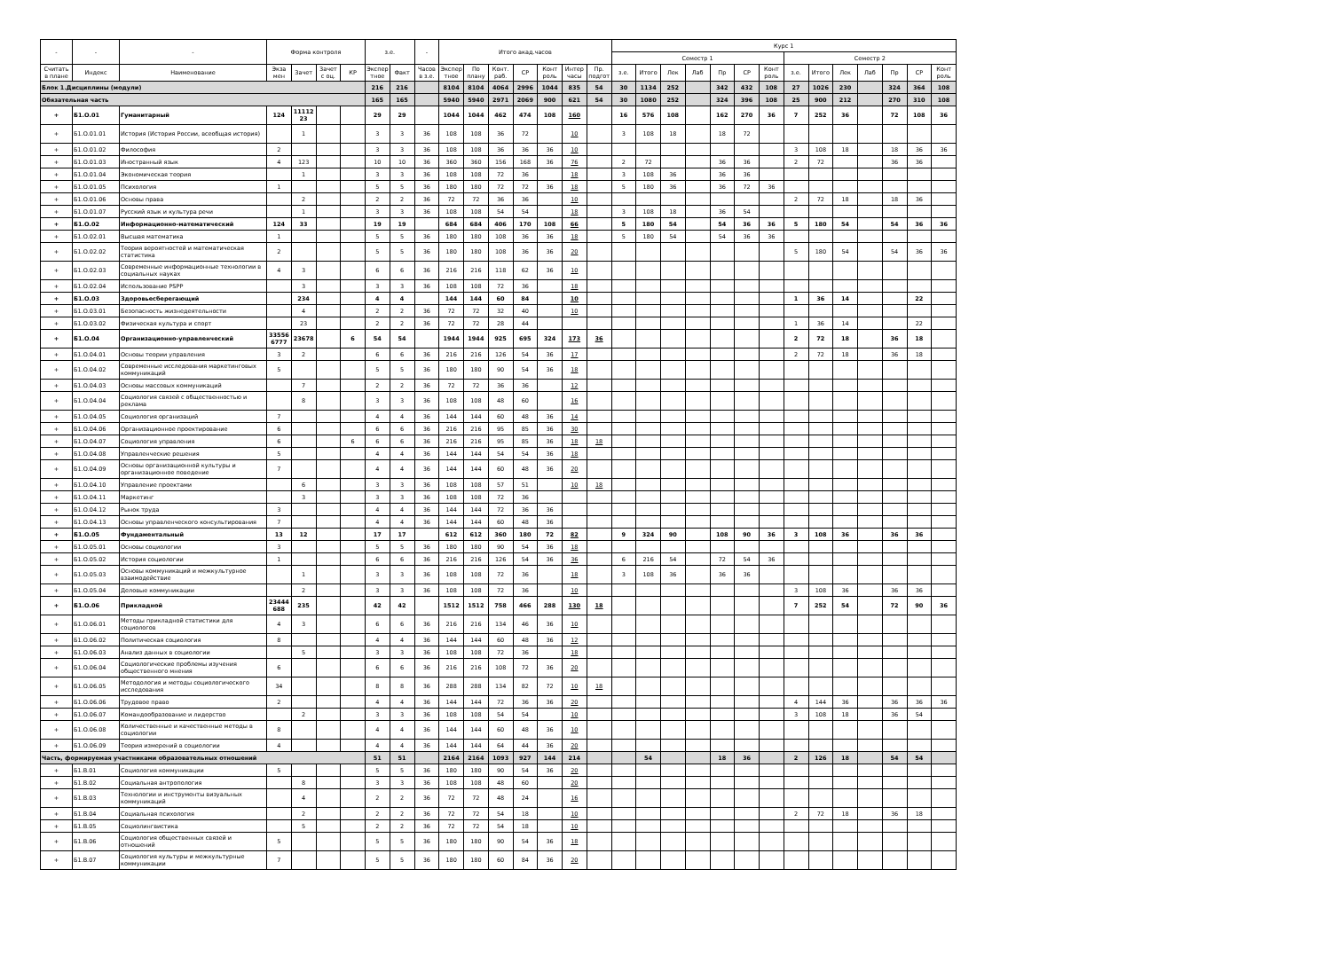| - | - | - | Форма контроля | | | | з.е. | | - | Итого акад.часов | | | | | | | Курс 1 | | | | | | | | | | | | | |
| --- | --- | --- | --- | --- | --- | --- | --- | --- | --- | --- | --- | --- | --- | --- | --- | --- | --- | --- | --- | --- | --- | --- | --- | --- | --- | --- | --- | --- | --- | --- |
| | | | | | | | | | | | | | | | | | Семестр 1 | | | | | | | Семестр 2 | | | | | | |
| Считать в плане | Индекс | Наименование | Экза мен | Зачет | Зачет с оц. | КР | Экспер тное | Факт | Часов в з.е. | Экспер тное | По плану | Конт. раб. | СР | Конт роль | Интер часы | Пр. подгот | з.е. | Итого | Лек | Лаб | Пр | СР | Конт роль | з.е. | Итого | Лек | Лаб | Пр | СР | Конт роль |
| Блок 1.Дисциплины (модули) | | | | | | | 216 | 216 | | 8104 | 8104 | 4064 | 2996 | 1044 | 835 | 54 | 30 | 1134 | 252 | | 342 | 432 | 108 | 27 | 1026 | 230 | | 324 | 364 | 108 |
| Обязательная часть | | | | | | | 165 | 165 | | 5940 | 5940 | 2971 | 2069 | 900 | 621 | 54 | 30 | 1080 | 252 | | 324 | 396 | 108 | 25 | 900 | 212 | | 270 | 310 | 108 |
| + | Б1.О.01 | Гуманитарный | 124 | 11112 23 | | | 29 | 29 | | 1044 | 1044 | 462 | 474 | 108 | 160 | | 16 | 576 | 108 | | 162 | 270 | 36 | 7 | 252 | 36 | | 72 | 108 | 36 |
| + | Б1.О.01.01 | История (История России, всеобщая история) | | 1 | | | 3 | 3 | 36 | 108 | 108 | 36 | 72 | | 10 | | 3 | 108 | 18 | | 18 | 72 | | | | | | | | |
| + | Б1.О.01.02 | Философия | 2 | | | | 3 | 3 | 36 | 108 | 108 | 36 | 36 | 36 | 10 | | | | | | | | | 3 | 108 | 18 | | 18 | 36 | 36 |
| + | Б1.О.01.03 | Иностранный язык | 4 | 123 | | | 10 | 10 | 36 | 360 | 360 | 156 | 168 | 36 | 76 | | 2 | 72 | | | 36 | 36 | | 2 | 72 | | | 36 | 36 | |
| + | Б1.О.01.04 | Экономическая теория | | 1 | | | 3 | 3 | 36 | 108 | 108 | 72 | 36 | | 18 | | 3 | 108 | 36 | | 36 | 36 | | | | | | | | |
| + | Б1.О.01.05 | Психология | 1 | | | | 5 | 5 | 36 | 180 | 180 | 72 | 72 | 36 | 18 | | 5 | 180 | 36 | | 36 | 72 | 36 | | | | | | | |
| + | Б1.О.01.06 | Основы права | | 2 | | | 2 | 2 | 36 | 72 | 72 | 36 | 36 | | 10 | | | | | | | | | 2 | 72 | 18 | | 18 | 36 | |
| + | Б1.О.01.07 | Русский язык и культура речи | | 1 | | | 3 | 3 | 36 | 108 | 108 | 54 | 54 | | 18 | | 3 | 108 | 18 | | 36 | 54 | | | | | | | | |
| + | Б1.О.02 | Информационно-математический | 124 | 33 | | | 19 | 19 | | 684 | 684 | 406 | 170 | 108 | 66 | | 5 | 180 | 54 | | 54 | 36 | 36 | 5 | 180 | 54 | | 54 | 36 | 36 |
| + | Б1.О.02.01 | Высшая математика | 1 | | | | 5 | 5 | 36 | 180 | 180 | 108 | 36 | 36 | 18 | | 5 | 180 | 54 | | 54 | 36 | 36 | | | | | | | |
| + | Б1.О.02.02 | Теория вероятностей и математическая статистика | 2 | | | | 5 | 5 | 36 | 180 | 180 | 108 | 36 | 36 | 20 | | | | | | | | | 5 | 180 | 54 | | 54 | 36 | 36 |
| + | Б1.О.02.03 | Современные информационные технологии в социальных науках | 4 | 3 | | | 6 | 6 | 36 | 216 | 216 | 118 | 62 | 36 | 10 | | | | | | | | | | | | | | | |
| + | Б1.О.02.04 | Использование PSPP | | 3 | | | 3 | 3 | 36 | 108 | 108 | 72 | 36 | | 18 | | | | | | | | | | | | | | | |
| + | Б1.О.03 | Здоровьесберегающий | | 234 | | | 4 | 4 | | 144 | 144 | 60 | 84 | | 10 | | | | | | | | | 1 | 36 | 14 | | | 22 | |
| + | Б1.О.03.01 | Безопасность жизнедеятельности | | 4 | | | 2 | 2 | 36 | 72 | 72 | 32 | 40 | | 10 | | | | | | | | | | | | | | | |
| + | Б1.О.03.02 | Физическая культура и спорт | | 23 | | | 2 | 2 | 36 | 72 | 72 | 28 | 44 | | | | | | | | | | | 1 | 36 | 14 | | | 22 | |
| + | Б1.О.04 | Организационно-управленческий | 33556 6777 | 23678 | | 6 | 54 | 54 | | 1944 | 1944 | 925 | 695 | 324 | 173 | 36 | | | | | | | | 2 | 72 | 18 | | 36 | 18 | |
| + | Б1.О.04.01 | Основы теории управления | 3 | 2 | | | 6 | 6 | 36 | 216 | 216 | 126 | 54 | 36 | 17 | | | | | | | | | 2 | 72 | 18 | | 36 | 18 | |
| + | Б1.О.04.02 | Современные исследования маркетинговых коммуникаций | 5 | | | | 5 | 5 | 36 | 180 | 180 | 90 | 54 | 36 | 18 | | | | | | | | | | | | | | | |
| + | Б1.О.04.03 | Основы массовых коммуникаций | | 7 | | | 2 | 2 | 36 | 72 | 72 | 36 | 36 | | 12 | | | | | | | | | | | | | | | |
| + | Б1.О.04.04 | Социология связей с общественностью и реклама | | 8 | | | 3 | 3 | 36 | 108 | 108 | 48 | 60 | | 16 | | | | | | | | | | | | | | | |
| + | Б1.О.04.05 | Социология организаций | 7 | | | | 4 | 4 | 36 | 144 | 144 | 60 | 48 | 36 | 14 | | | | | | | | | | | | | | | |
| + | Б1.О.04.06 | Организационное проектирование | 6 | | | | 6 | 6 | 36 | 216 | 216 | 95 | 85 | 36 | 30 | | | | | | | | | | | | | | | |
| + | Б1.О.04.07 | Социология управления | 6 | | | 6 | 6 | 6 | 36 | 216 | 216 | 95 | 85 | 36 | 18 | 18 | | | | | | | | | | | | | | |
| + | Б1.О.04.08 | Управленческие решения | 5 | | | | 4 | 4 | 36 | 144 | 144 | 54 | 54 | 36 | 18 | | | | | | | | | | | | | | | |
| + | Б1.О.04.09 | Основы организационной культуры и организационное поведение | 7 | | | | 4 | 4 | 36 | 144 | 144 | 60 | 48 | 36 | 20 | | | | | | | | | | | | | | | |
| + | Б1.О.04.10 | Управление проектами | | 6 | | | 3 | 3 | 36 | 108 | 108 | 57 | 51 | | 10 | 18 | | | | | | | | | | | | | | |
| + | Б1.О.04.11 | Маркетинг | | 3 | | | 3 | 3 | 36 | 108 | 108 | 72 | 36 | | | | | | | | | | | | | | | | | |
| + | Б1.О.04.12 | Рынок труда | 3 | | | | 4 | 4 | 36 | 144 | 144 | 72 | 36 | 36 | | | | | | | | | | | | | | | | |
| + | Б1.О.04.13 | Основы управленческого консультирования | 7 | | | | 4 | 4 | 36 | 144 | 144 | 60 | 48 | 36 | | | | | | | | | | | | | | | | |
| + | Б1.О.05 | Фундаментальный | 13 | 12 | | | 17 | 17 | | 612 | 612 | 360 | 180 | 72 | 82 | | 9 | 324 | 90 | | 108 | 90 | 36 | 3 | 108 | 36 | | 36 | 36 | |
| + | Б1.О.05.01 | Основы социологии | 3 | | | | 5 | 5 | 36 | 180 | 180 | 90 | 54 | 36 | 18 | | | | | | | | | | | | | | | |
| + | Б1.О.05.02 | История социологии | 1 | | | | 6 | 6 | 36 | 216 | 216 | 126 | 54 | 36 | 36 | | 6 | 216 | 54 | | 72 | 54 | 36 | | | | | | | |
| + | Б1.О.05.03 | Основы коммуникаций и межкультурное взаимодействие | | 1 | | | 3 | 3 | 36 | 108 | 108 | 72 | 36 | | 18 | | 3 | 108 | 36 | | 36 | 36 | | | | | | | | |
| + | Б1.О.05.04 | Деловые коммуникации | | 2 | | | 3 | 3 | 36 | 108 | 108 | 72 | 36 | | 10 | | | | | | | | | 3 | 108 | 36 | | 36 | 36 | |
| + | Б1.О.06 | Прикладной | 23444 688 | 235 | | | 42 | 42 | | 1512 | 1512 | 758 | 466 | 288 | 130 | 18 | | | | | | | | 7 | 252 | 54 | | 72 | 90 | 36 |
| + | Б1.О.06.01 | Методы прикладной статистики для социологов | 4 | 3 | | | 6 | 6 | 36 | 216 | 216 | 134 | 46 | 36 | 10 | | | | | | | | | | | | | | | |
| + | Б1.О.06.02 | Политическая социология | 8 | | | | 4 | 4 | 36 | 144 | 144 | 60 | 48 | 36 | 12 | | | | | | | | | | | | | | | |
| + | Б1.О.06.03 | Анализ данных в социологии | | 5 | | | 3 | 3 | 36 | 108 | 108 | 72 | 36 | | 18 | | | | | | | | | | | | | | | |
| + | Б1.О.06.04 | Социологические проблемы изучения общественного мнения | 6 | | | | 6 | 6 | 36 | 216 | 216 | 108 | 72 | 36 | 20 | | | | | | | | | | | | | | | |
| + | Б1.О.06.05 | Методология и методы социологического исследования | 34 | | | | 8 | 8 | 36 | 288 | 288 | 134 | 82 | 72 | 10 | 18 | | | | | | | | | | | | | | |
| + | Б1.О.06.06 | Трудовое право | 2 | | | | 4 | 4 | 36 | 144 | 144 | 72 | 36 | 36 | 20 | | | | | | | | | 4 | 144 | 36 | | 36 | 36 | 36 |
| + | Б1.О.06.07 | Командообразование и лидерство | | 2 | | | 3 | 3 | 36 | 108 | 108 | 54 | 54 | | 10 | | | | | | | | | 3 | 108 | 18 | | 36 | 54 | |
| + | Б1.О.06.08 | Количественные и качественные методы в социологии | 8 | | | | 4 | 4 | 36 | 144 | 144 | 60 | 48 | 36 | 10 | | | | | | | | | | | | | | | |
| + | Б1.О.06.09 | Теория измерений в социологии | 4 | | | | 4 | 4 | 36 | 144 | 144 | 64 | 44 | 36 | 20 | | | | | | | | | | | | | | | |
| Часть, формируемая участниками образовательных отношений | | | | | | | 51 | 51 | | 2164 | 2164 | 1093 | 927 | 144 | 214 | | | 54 | | | 18 | 36 | | 2 | 126 | 18 | | 54 | 54 | |
| + | Б1.В.01 | Социология коммуникации | 5 | | | | 5 | 5 | 36 | 180 | 180 | 90 | 54 | 36 | 20 | | | | | | | | | | | | | | | |
| + | Б1.В.02 | Социальная антропология | | 8 | | | 3 | 3 | 36 | 108 | 108 | 48 | 60 | | 20 | | | | | | | | | | | | | | | |
| + | Б1.В.03 | Технологии и инструменты визуальных коммуникаций | | 4 | | | 2 | 2 | 36 | 72 | 72 | 48 | 24 | | 16 | | | | | | | | | | | | | | | |
| + | Б1.В.04 | Социальная психология | | 2 | | | 2 | 2 | 36 | 72 | 72 | 54 | 18 | | 10 | | | | | | | | | 2 | 72 | 18 | | 36 | 18 | |
| + | Б1.В.05 | Социолингвистика | | 5 | | | 2 | 2 | 36 | 72 | 72 | 54 | 18 | | 10 | | | | | | | | | | | | | | | |
| + | Б1.В.06 | Социология общественных связей и отношений | 5 | | | | 5 | 5 | 36 | 180 | 180 | 90 | 54 | 36 | 18 | | | | | | | | | | | | | | | |
| + | Б1.В.07 | Социология культуры и межкультурные коммуникации | 7 | | | | 5 | 5 | 36 | 180 | 180 | 60 | 84 | 36 | 20 | | | | | | | | | | | | | | | |